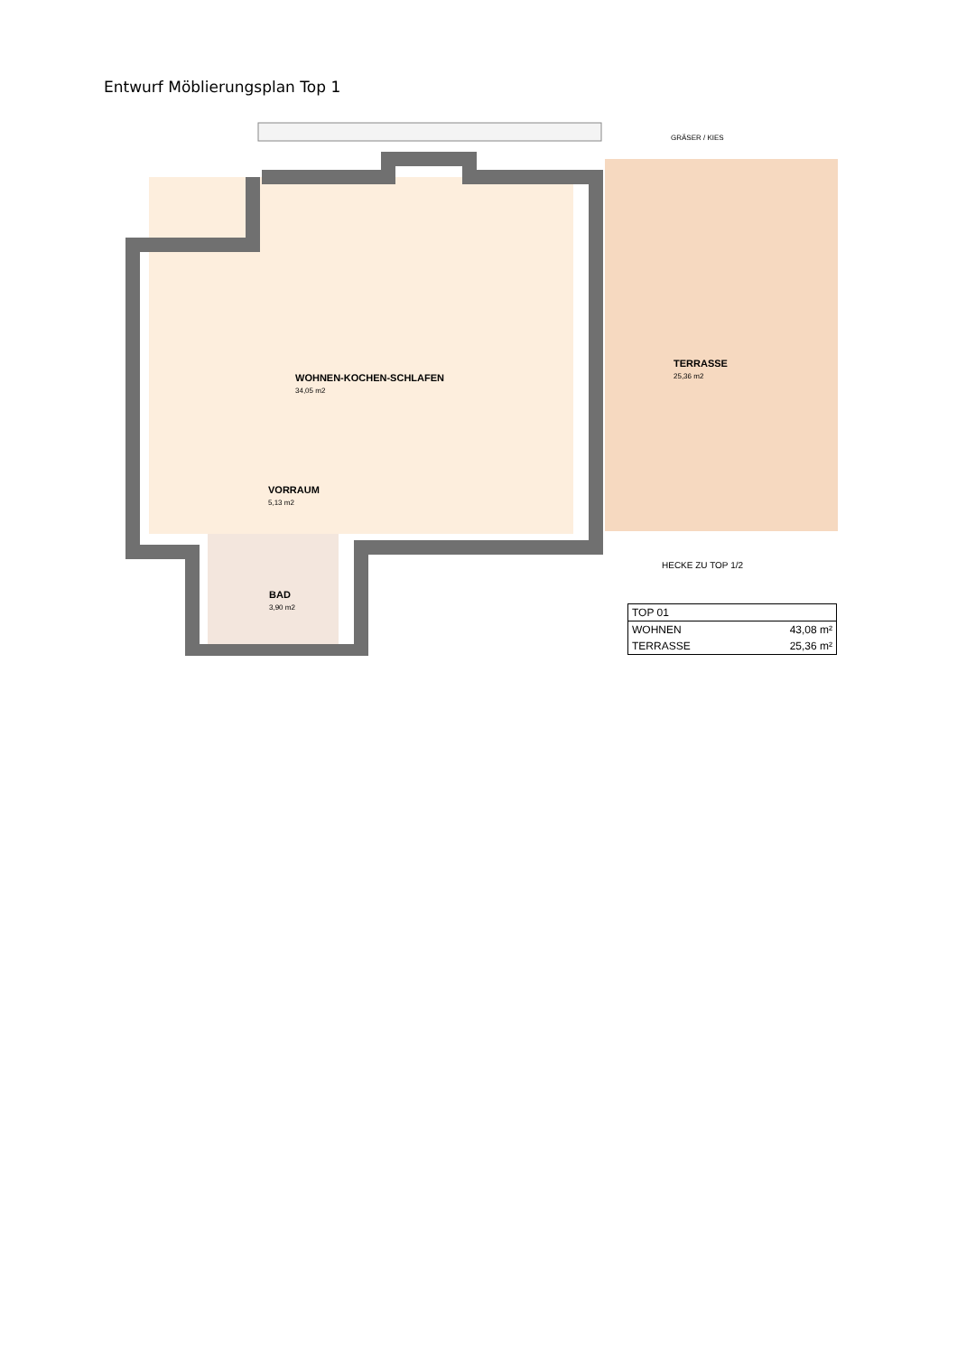Entwurf Möblierungsplan Top 1
GRÄSER / KIES
WOHNEN-KOCHEN-SCHLAFEN
34,05 m2
TERRASSE
25,36 m2
VORRAUM
5,13 m2
HECKE ZU TOP 1/2
BAD
3,90 m2
| TOP 01 | |
| WOHNEN | 43,08 m² |
| TERRASSE | 25,36 m² |